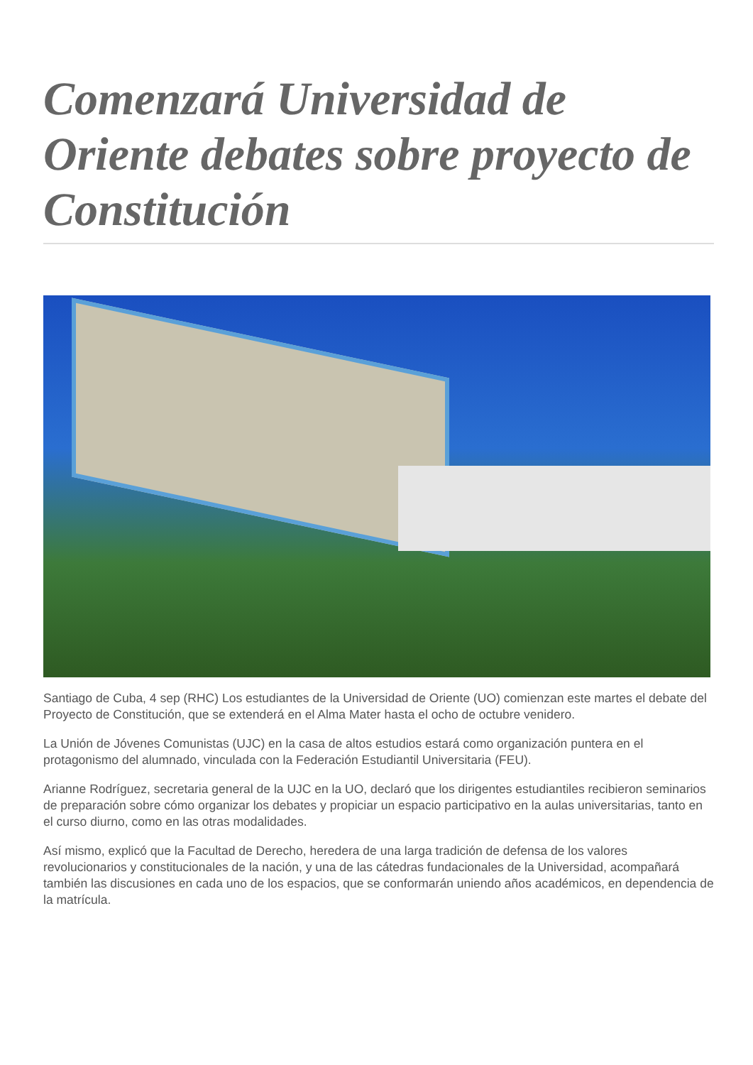Comenzará Universidad de Oriente debates sobre proyecto de Constitución
Santiago de Cuba, 4 sep (RHC) Los estudiantes de la Universidad de Oriente (UO) comienzan este martes el debate del Proyecto de Constitución, que se extenderá en el Alma Mater hasta el ocho de octubre venidero.
La Unión de Jóvenes Comunistas (UJC) en la casa de altos estudios estará como organización puntera en el protagonismo del alumnado, vinculada con la Federación Estudiantil Universitaria (FEU).
Arianne Rodríguez, secretaria general de la UJC en la UO, declaró que los dirigentes estudiantiles recibieron seminarios de preparación sobre cómo organizar los debates y propiciar un espacio participativo en la aulas universitarias, tanto en el curso diurno, como en las otras modalidades.
Así mismo, explicó que la Facultad de Derecho, heredera de una larga tradición de defensa de los valores revolucionarios y constitucionales de la nación, y una de las cátedras fundacionales de la Universidad, acompañará también las discusiones en cada uno de los espacios, que se conformarán uniendo años académicos, en dependencia de la matrícula.